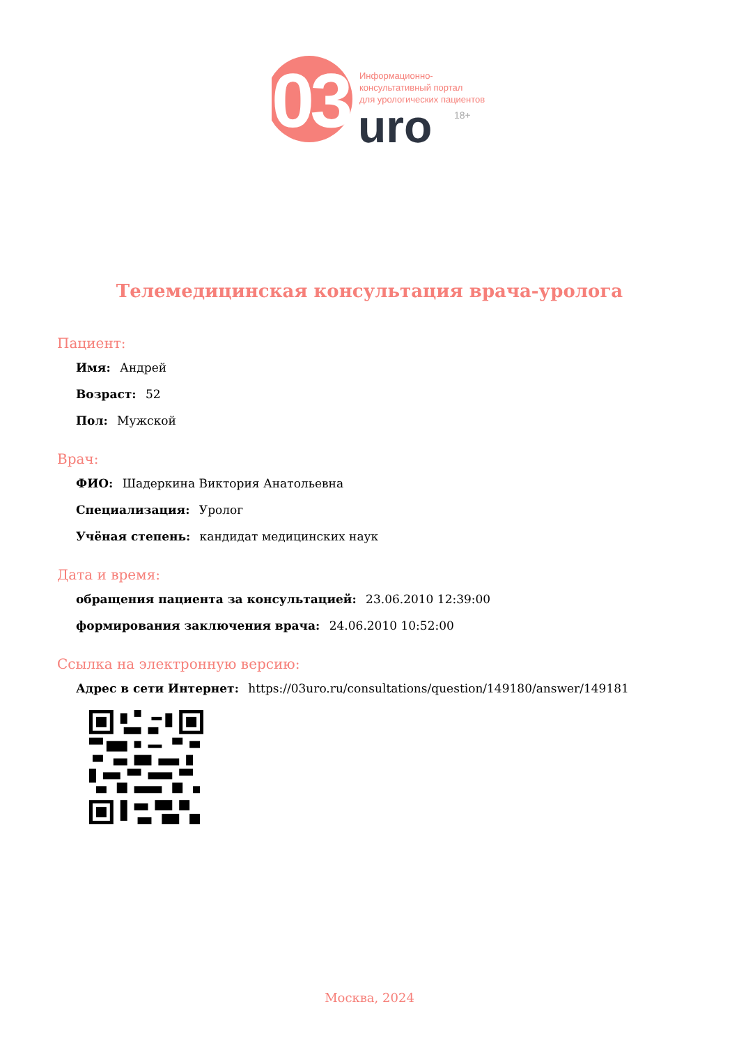03
Информационно-
консультативный портал
для урологических пациентов
uro
18+
Телемедицинская консультация врача-уролога
Пациент:
Имя: Андрей
Возраст: 52
Пол: Мужской
Врач:
ФИО: Шадеркина Виктория Анатольевна
Специализация: Уролог
Учёная степень: кандидат медицинских наук
Дата и время:
обращения пациента за консультацией: 23.06.2010 12:39:00
формирования заключения врача: 24.06.2010 10:52:00
Ссылка на электронную версию:
Адрес в сети Интернет: https://03uro.ru/consultations/question/149180/answer/149181
Москва, 2024